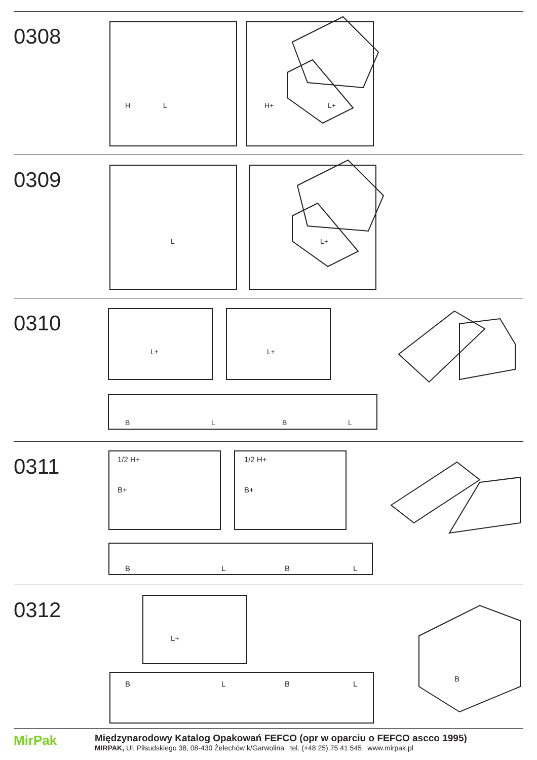0308
L
H
L+
H+
0309
L
L+
0310
L+
L+
B
L
B
L
0311
1/2 H+
B+
1/2 H+
B+
B
L
B
L
0312
L+
B
L
B
L
B
MirPak
Międzynarodowy Katalog Opakowań FEFCO (opr w oparciu o FEFCO ascco 1995)
MIRPAK, Ul. Piłsudskiego 38, 08-430 Żelechów k/Garwolina tel. (+48 25) 75 41 545 www.mirpak.pl